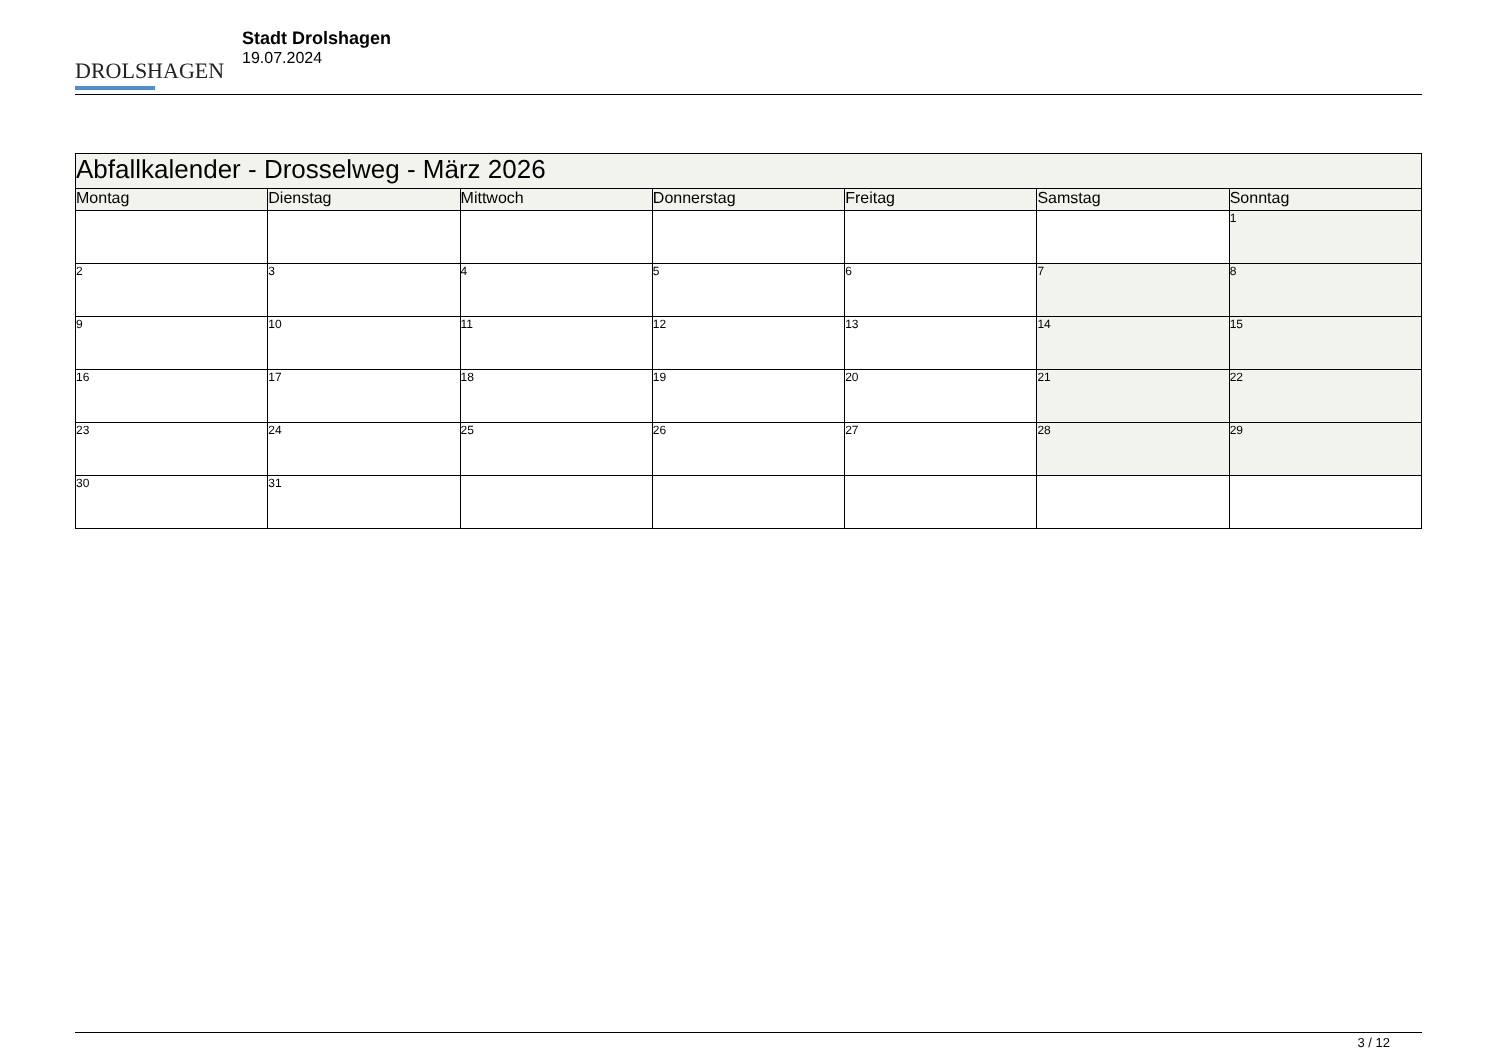DROLSHAGEN
Stadt Drolshagen
19.07.2024
| Abfallkalender - Drosselweg - März 2026 | | | | | | |
| Montag | Dienstag | Mittwoch | Donnerstag | Freitag | Samstag | Sonntag |
| | | | | | | 1 |
| 2 | 3 | 4 | 5 | 6 | 7 | 8 |
| 9 | 10 | 11 | 12 | 13 | 14 | 15 |
| 16 | 17 | 18 | 19 | 20 | 21 | 22 |
| 23 | 24 | 25 | 26 | 27 | 28 | 29 |
| 30 | 31 | | | | | |
3 / 12